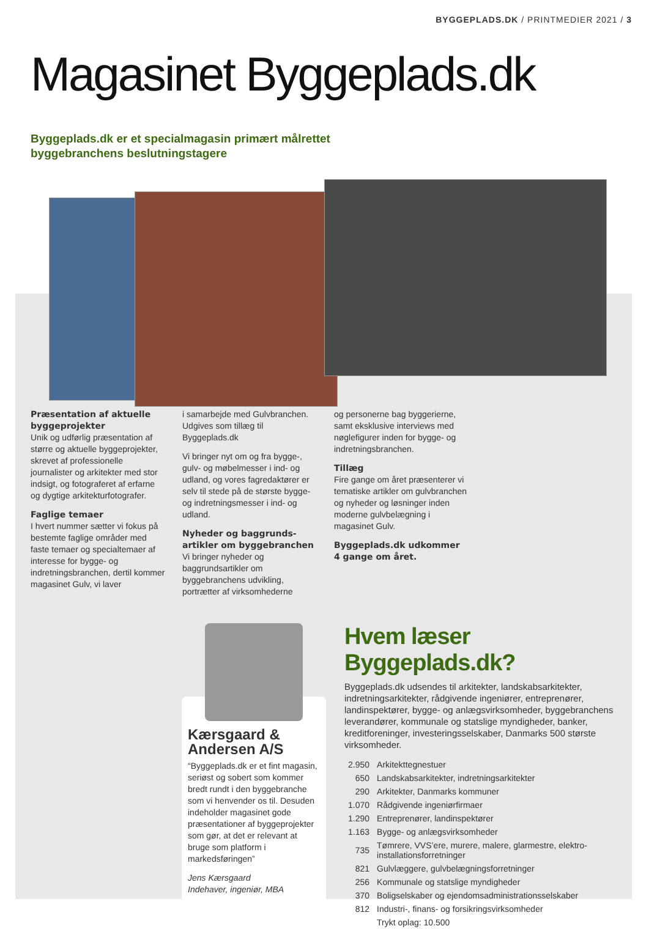BYGGEPLADS.DK / PRINTMEDIER 2021 / 3
Magasinet Byggeplads.dk
Byggeplads.dk er et specialmagasin primært målrettet
byggebranchens beslutningstagere
Præsentation af aktuelle byggeprojekter
Unik og udførlig præsentation af større og aktuelle byggeprojekter, skrevet af professionelle journalister og arkitekter med stor indsigt, og fotograferet af erfarne og dygtige arkitekturfotografer.
Faglige temaer
I hvert nummer sætter vi fokus på bestemte faglige områder med faste temaer og specialtemaer af interesse for bygge- og indretningsbranchen, dertil kommer magasinet Gulv, vi laver
i samarbejde med Gulvbranchen. Udgives som tillæg til Byggeplads.dk
Vi bringer nyt om og fra bygge-, gulv- og møbelmesser i ind- og udland, og vores fagredaktører er selv til stede på de største bygge- og indretningsmesser i ind- og udland.
Nyheder og baggrunds­artikler om byggebranchen
Vi bringer nyheder og baggrundsartikler om byggebranchens udvikling, portrætter af virksomhederne
og personerne bag byggerierne, samt eksklusive interviews med nøglefigurer inden for bygge- og indretningsbranchen.
Tillæg
Fire gange om året præsenterer vi tematiske artikler om gulvbranchen og nyheder og løsninger inden moderne gulvbelægning i magasinet Gulv.
Byggeplads.dk udkommer
4 gange om året.
Kærsgaard & Andersen A/S
“Byggeplads.dk er et fint magasin, seriøst og sobert som kommer bredt rundt i den byggebranche som vi henvender os til. Desuden indeholder magasinet gode præsentationer af byggeprojekter som gør, at det er relevant at bruge som platform i markedsføringen”
Jens Kærsgaard
Indehaver, ingeniør, MBA
Hvem læser Byggeplads.dk?
Byggeplads.dk udsendes til arkitekter, landskabsarkitekter, indretningsarkitekter, rådgivende ingeniører, entreprenører, landinspektører, bygge- og anlægsvirksomheder, byggebranchens leverandører, kommunale og statslige myndigheder, banker, kreditforeninger, investeringsselskaber, Danmarks 500 største virksomheder.
| 2.950 | Arkitekttegnestuer |
| 650 | Landskabsarkitekter, indretningsarkitekter |
| 290 | Arkitekter, Danmarks kommuner |
| 1.070 | Rådgivende ingeniørfirmaer |
| 1.290 | Entreprenører, landinspektører |
| 1.163 | Bygge- og anlægsvirksomheder |
| 735 | Tømrere, VVS’ere, murere, malere, glarmestre, elektro-installationsforretninger |
| 821 | Gulvlæggere, gulvbelægningsforretninger |
| 256 | Kommunale og statslige myndigheder |
| 370 | Boligselskaber og ejendomsadministrationsselskaber |
| 812 | Industri-, finans- og forsikringsvirksomheder |
| | Trykt oplag: 10.500 |